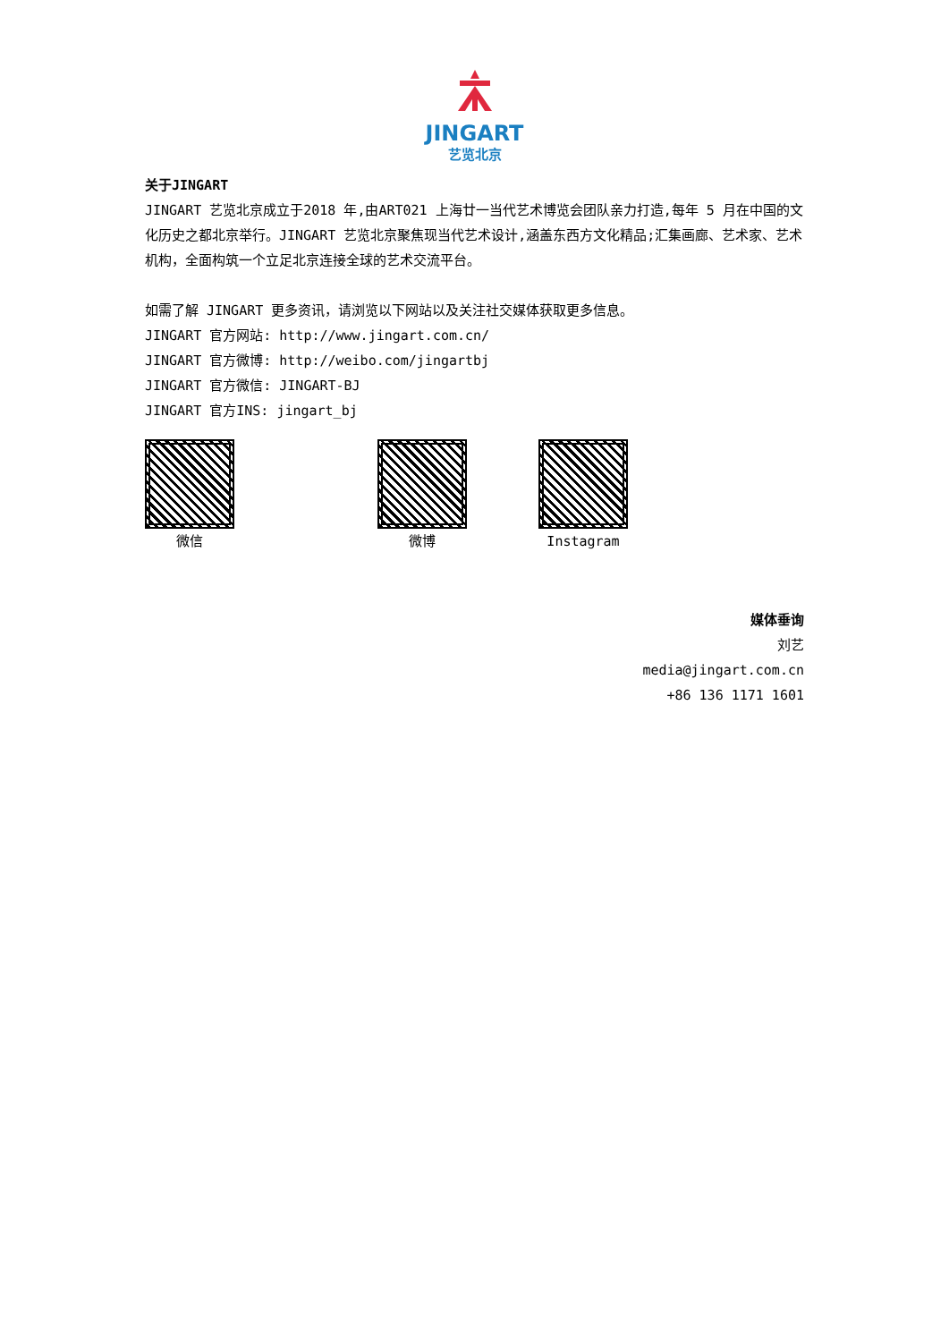JINGART
艺览北京
关于JINGART
JINGART 艺览北京成立于2018 年,由ART021 上海廿一当代艺术博览会团队亲力打造,每年 5 月在中国的文化历史之都北京举行。JINGART 艺览北京聚焦现当代艺术设计,涵盖东西方文化精品;汇集画廊、艺术家、艺术机构，全面构筑一个立足北京连接全球的艺术交流平台。
如需了解 JINGART 更多资讯，请浏览以下网站以及关注社交媒体获取更多信息。
JINGART 官方网站: http://www.jingart.com.cn/
JINGART 官方微博: http://weibo.com/jingartbj
JINGART 官方微信: JINGART-BJ
JINGART 官方INS: jingart_bj
微信 微博 Instagram
媒体垂询
刘艺
media@jingart.com.cn
+86 136 1171 1601